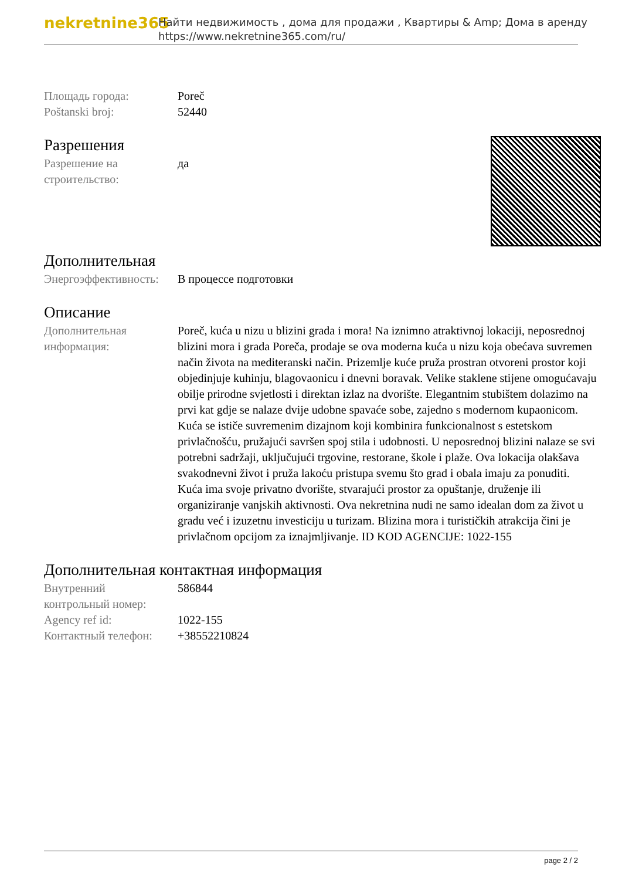nekretnine365
Найти недвижимость , дома для продажи , Квартиры & Amp; Дома в аренду
https://www.nekretnine365.com/ru/
| Площадь города: | Poreč |
| Poštanski broj: | 52440 |
Разрешения
| Разрешение на строительство: | да |
Дополнительная
| Энергоэффективность: | В процессе подготовки |
Описание
| Дополнительная информация: | Poreč, kuća u nizu u blizini grada i mora! Na iznimno atraktivnoj lokaciji, neposrednoj blizini mora i grada Poreča, prodaje se ova moderna kuća u nizu koja obećava suvremen način života na mediteranski način. Prizemlje kuće pruža prostran otvoreni prostor koji objedinjuje kuhinju, blagovaonicu i dnevni boravak. Velike staklene stijene omogućavaju obilje prirodne svjetlosti i direktan izlaz na dvorište. Elegantnim stubištem dolazimo na prvi kat gdje se nalaze dvije udobne spavaće sobe, zajedno s modernom kupaonicom. Kuća se ističe suvremenim dizajnom koji kombinira funkcionalnost s estetskom privlačnošću, pružajući savršen spoj stila i udobnosti. U neposrednoj blizini nalaze se svi potrebni sadržaji, uključujući trgovine, restorane, škole i plaže. Ova lokacija olakšava svakodnevni život i pruža lakoću pristupa svemu što grad i obala imaju za ponuditi. Kuća ima svoje privatno dvorište, stvarajući prostor za opuštanje, druženje ili organiziranje vanjskih aktivnosti. Ova nekretnina nudi ne samo idealan dom za život u gradu već i izuzetnu investiciju u turizam. Blizina mora i turističkih atrakcija čini je privlačnom opcijom za iznajmljivanje. ID KOD AGENCIJE: 1022-155 |
Дополнительная контактная информация
| Внутренний контрольный номер: | 586844 |
| Agency ref id: | 1022-155 |
| Контактный телефон: | +38552210824 |
page 2 / 2